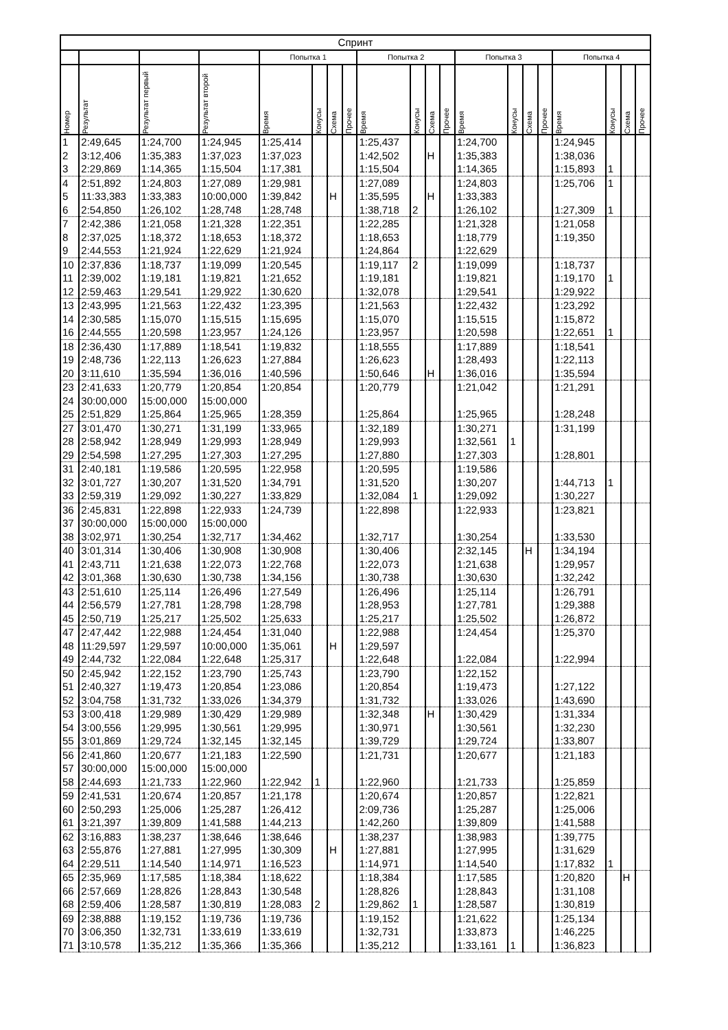| Спринт | | | | | | | | | | | | | | | | | | | |
| --- | --- | --- | --- | --- | --- | --- | --- | --- | --- | --- | --- | --- | --- | --- | --- | --- | --- | --- | --- |
| | | | | Попытка 1 | | | | Попытка 2 | | | | Попытка 3 | | | | Попытка 4 | | | |
| Номер | Результат | Результат первый | Результат второй | Время | Конусы | Схема | Прочее | Время | Конусы | Схема | Прочее | Время | Конусы | Схема | Прочее | Время | Конусы | Схема | Прочее |
| 1 | 2:49,645 | 1:24,700 | 1:24,945 | 1:25,414 | | | | 1:25,437 | | | | 1:24,700 | | | | 1:24,945 | | | |
| 2 | 3:12,406 | 1:35,383 | 1:37,023 | 1:37,023 | | | | 1:42,502 | | Н | | 1:35,383 | | | | 1:38,036 | | | |
| 3 | 2:29,869 | 1:14,365 | 1:15,504 | 1:17,381 | | | | 1:15,504 | | | | 1:14,365 | | | | 1:15,893 | 1 | | |
| 4 | 2:51,892 | 1:24,803 | 1:27,089 | 1:29,981 | | | | 1:27,089 | | | | 1:24,803 | | | | 1:25,706 | 1 | | |
| 5 | 11:33,383 | 1:33,383 | 10:00,000 | 1:39,842 | | Н | | 1:35,595 | | Н | | 1:33,383 | | | | | | | |
| 6 | 2:54,850 | 1:26,102 | 1:28,748 | 1:28,748 | | | | 1:38,718 | 2 | | | 1:26,102 | | | | 1:27,309 | 1 | | |
| 7 | 2:42,386 | 1:21,058 | 1:21,328 | 1:22,351 | | | | 1:22,285 | | | | 1:21,328 | | | | 1:21,058 | | | |
| 8 | 2:37,025 | 1:18,372 | 1:18,653 | 1:18,372 | | | | 1:18,653 | | | | 1:18,779 | | | | 1:19,350 | | | |
| 9 | 2:44,553 | 1:21,924 | 1:22,629 | 1:21,924 | | | | 1:24,864 | | | | 1:22,629 | | | | | | | |
| 10 | 2:37,836 | 1:18,737 | 1:19,099 | 1:20,545 | | | | 1:19,117 | 2 | | | 1:19,099 | | | | 1:18,737 | | | |
| 11 | 2:39,002 | 1:19,181 | 1:19,821 | 1:21,652 | | | | 1:19,181 | | | | 1:19,821 | | | | 1:19,170 | 1 | | |
| 12 | 2:59,463 | 1:29,541 | 1:29,922 | 1:30,620 | | | | 1:32,078 | | | | 1:29,541 | | | | 1:29,922 | | | |
| 13 | 2:43,995 | 1:21,563 | 1:22,432 | 1:23,395 | | | | 1:21,563 | | | | 1:22,432 | | | | 1:23,292 | | | |
| 14 | 2:30,585 | 1:15,070 | 1:15,515 | 1:15,695 | | | | 1:15,070 | | | | 1:15,515 | | | | 1:15,872 | | | |
| 16 | 2:44,555 | 1:20,598 | 1:23,957 | 1:24,126 | | | | 1:23,957 | | | | 1:20,598 | | | | 1:22,651 | 1 | | |
| 18 | 2:36,430 | 1:17,889 | 1:18,541 | 1:19,832 | | | | 1:18,555 | | | | 1:17,889 | | | | 1:18,541 | | | |
| 19 | 2:48,736 | 1:22,113 | 1:26,623 | 1:27,884 | | | | 1:26,623 | | | | 1:28,493 | | | | 1:22,113 | | | |
| 20 | 3:11,610 | 1:35,594 | 1:36,016 | 1:40,596 | | | | 1:50,646 | | Н | | 1:36,016 | | | | 1:35,594 | | | |
| 23 | 2:41,633 | 1:20,779 | 1:20,854 | 1:20,854 | | | | 1:20,779 | | | | 1:21,042 | | | | 1:21,291 | | | |
| 24 | 30:00,000 | 15:00,000 | 15:00,000 | | | | | | | | | | | | | | | | |
| 25 | 2:51,829 | 1:25,864 | 1:25,965 | 1:28,359 | | | | 1:25,864 | | | | 1:25,965 | | | | 1:28,248 | | | |
| 27 | 3:01,470 | 1:30,271 | 1:31,199 | 1:33,965 | | | | 1:32,189 | | | | 1:30,271 | | | | 1:31,199 | | | |
| 28 | 2:58,942 | 1:28,949 | 1:29,993 | 1:28,949 | | | | 1:29,993 | | | | 1:32,561 | 1 | | | | | | |
| 29 | 2:54,598 | 1:27,295 | 1:27,303 | 1:27,295 | | | | 1:27,880 | | | | 1:27,303 | | | | 1:28,801 | | | |
| 31 | 2:40,181 | 1:19,586 | 1:20,595 | 1:22,958 | | | | 1:20,595 | | | | 1:19,586 | | | | | | | |
| 32 | 3:01,727 | 1:30,207 | 1:31,520 | 1:34,791 | | | | 1:31,520 | | | | 1:30,207 | | | | 1:44,713 | 1 | | |
| 33 | 2:59,319 | 1:29,092 | 1:30,227 | 1:33,829 | | | | 1:32,084 | 1 | | | 1:29,092 | | | | 1:30,227 | | | |
| 36 | 2:45,831 | 1:22,898 | 1:22,933 | 1:24,739 | | | | 1:22,898 | | | | 1:22,933 | | | | 1:23,821 | | | |
| 37 | 30:00,000 | 15:00,000 | 15:00,000 | | | | | | | | | | | | | | | | |
| 38 | 3:02,971 | 1:30,254 | 1:32,717 | 1:34,462 | | | | 1:32,717 | | | | 1:30,254 | | | | 1:33,530 | | | |
| 40 | 3:01,314 | 1:30,406 | 1:30,908 | 1:30,908 | | | | 1:30,406 | | | | 2:32,145 | | Н | | 1:34,194 | | | |
| 41 | 2:43,711 | 1:21,638 | 1:22,073 | 1:22,768 | | | | 1:22,073 | | | | 1:21,638 | | | | 1:29,957 | | | |
| 42 | 3:01,368 | 1:30,630 | 1:30,738 | 1:34,156 | | | | 1:30,738 | | | | 1:30,630 | | | | 1:32,242 | | | |
| 43 | 2:51,610 | 1:25,114 | 1:26,496 | 1:27,549 | | | | 1:26,496 | | | | 1:25,114 | | | | 1:26,791 | | | |
| 44 | 2:56,579 | 1:27,781 | 1:28,798 | 1:28,798 | | | | 1:28,953 | | | | 1:27,781 | | | | 1:29,388 | | | |
| 45 | 2:50,719 | 1:25,217 | 1:25,502 | 1:25,633 | | | | 1:25,217 | | | | 1:25,502 | | | | 1:26,872 | | | |
| 47 | 2:47,442 | 1:22,988 | 1:24,454 | 1:31,040 | | | | 1:22,988 | | | | 1:24,454 | | | | 1:25,370 | | | |
| 48 | 11:29,597 | 1:29,597 | 10:00,000 | 1:35,061 | | Н | | 1:29,597 | | | | | | | | | | | |
| 49 | 2:44,732 | 1:22,084 | 1:22,648 | 1:25,317 | | | | 1:22,648 | | | | 1:22,084 | | | | 1:22,994 | | | |
| 50 | 2:45,942 | 1:22,152 | 1:23,790 | 1:25,743 | | | | 1:23,790 | | | | 1:22,152 | | | | | | | |
| 51 | 2:40,327 | 1:19,473 | 1:20,854 | 1:23,086 | | | | 1:20,854 | | | | 1:19,473 | | | | 1:27,122 | | | |
| 52 | 3:04,758 | 1:31,732 | 1:33,026 | 1:34,379 | | | | 1:31,732 | | | | 1:33,026 | | | | 1:43,690 | | | |
| 53 | 3:00,418 | 1:29,989 | 1:30,429 | 1:29,989 | | | | 1:32,348 | | Н | | 1:30,429 | | | | 1:31,334 | | | |
| 54 | 3:00,556 | 1:29,995 | 1:30,561 | 1:29,995 | | | | 1:30,971 | | | | 1:30,561 | | | | 1:32,230 | | | |
| 55 | 3:01,869 | 1:29,724 | 1:32,145 | 1:32,145 | | | | 1:39,729 | | | | 1:29,724 | | | | 1:33,807 | | | |
| 56 | 2:41,860 | 1:20,677 | 1:21,183 | 1:22,590 | | | | 1:21,731 | | | | 1:20,677 | | | | 1:21,183 | | | |
| 57 | 30:00,000 | 15:00,000 | 15:00,000 | | | | | | | | | | | | | | | | |
| 58 | 2:44,693 | 1:21,733 | 1:22,960 | 1:22,942 | 1 | | | 1:22,960 | | | | 1:21,733 | | | | 1:25,859 | | | |
| 59 | 2:41,531 | 1:20,674 | 1:20,857 | 1:21,178 | | | | 1:20,674 | | | | 1:20,857 | | | | 1:22,821 | | | |
| 60 | 2:50,293 | 1:25,006 | 1:25,287 | 1:26,412 | | | | 2:09,736 | | | | 1:25,287 | | | | 1:25,006 | | | |
| 61 | 3:21,397 | 1:39,809 | 1:41,588 | 1:44,213 | | | | 1:42,260 | | | | 1:39,809 | | | | 1:41,588 | | | |
| 62 | 3:16,883 | 1:38,237 | 1:38,646 | 1:38,646 | | | | 1:38,237 | | | | 1:38,983 | | | | 1:39,775 | | | |
| 63 | 2:55,876 | 1:27,881 | 1:27,995 | 1:30,309 | | Н | | 1:27,881 | | | | 1:27,995 | | | | 1:31,629 | | | |
| 64 | 2:29,511 | 1:14,540 | 1:14,971 | 1:16,523 | | | | 1:14,971 | | | | 1:14,540 | | | | 1:17,832 | 1 | | |
| 65 | 2:35,969 | 1:17,585 | 1:18,384 | 1:18,622 | | | | 1:18,384 | | | | 1:17,585 | | | | 1:20,820 | | Н | |
| 66 | 2:57,669 | 1:28,826 | 1:28,843 | 1:30,548 | | | | 1:28,826 | | | | 1:28,843 | | | | 1:31,108 | | | |
| 68 | 2:59,406 | 1:28,587 | 1:30,819 | 1:28,083 | 2 | | | 1:29,862 | 1 | | | 1:28,587 | | | | 1:30,819 | | | |
| 69 | 2:38,888 | 1:19,152 | 1:19,736 | 1:19,736 | | | | 1:19,152 | | | | 1:21,622 | | | | 1:25,134 | | | |
| 70 | 3:06,350 | 1:32,731 | 1:33,619 | 1:33,619 | | | | 1:32,731 | | | | 1:33,873 | | | | 1:46,225 | | | |
| 71 | 3:10,578 | 1:35,212 | 1:35,366 | 1:35,366 | | | | 1:35,212 | | | | 1:33,161 | 1 | | | 1:36,823 | | | |